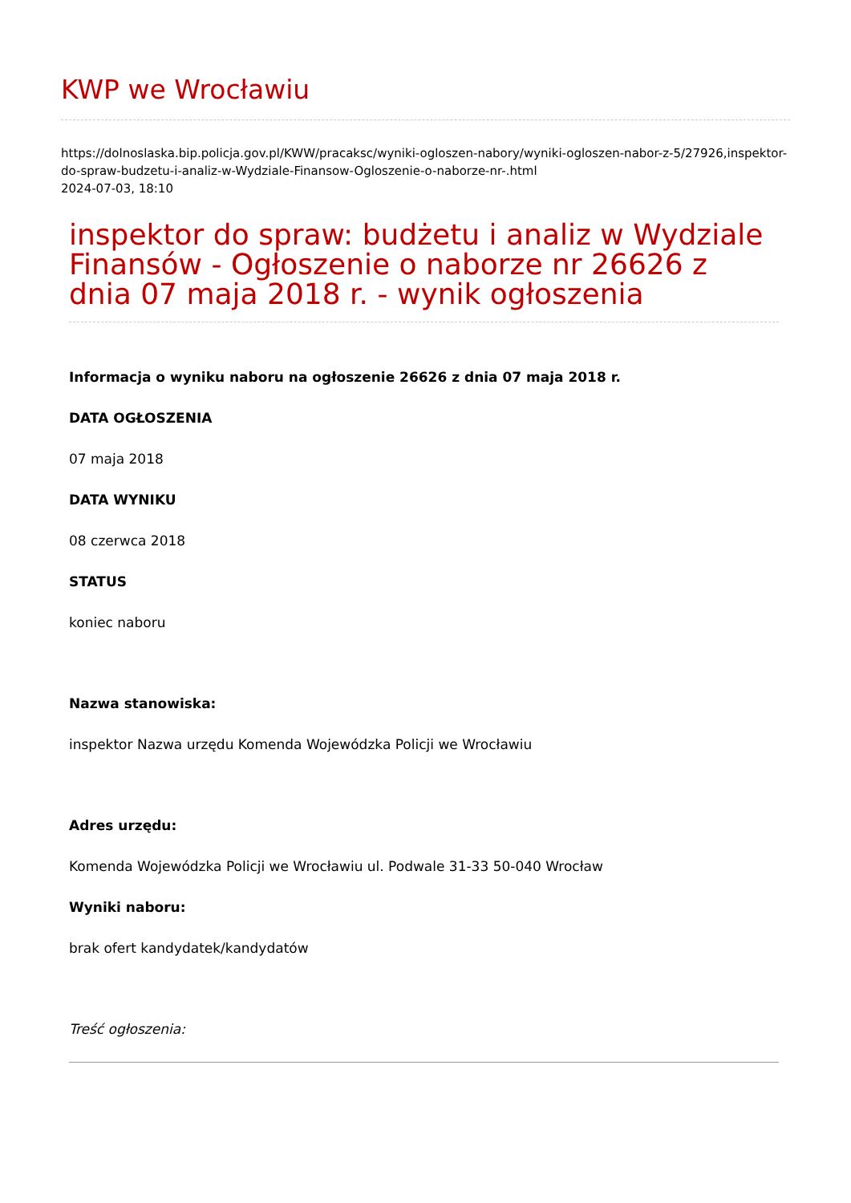KWP we Wrocławiu
https://dolnoslaska.bip.policja.gov.pl/KWW/pracaksc/wyniki-ogloszen-nabory/wyniki-ogloszen-nabor-z-5/27926,inspektor-do-spraw-budzetu-i-analiz-w-Wydziale-Finansow-Ogloszenie-o-naborze-nr-.html
2024-07-03, 18:10
inspektor do spraw: budżetu i analiz w Wydziale Finansów - Ogłoszenie o naborze nr 26626 z dnia 07 maja 2018 r. - wynik ogłoszenia
Informacja o wyniku naboru na ogłoszenie 26626 z dnia 07 maja 2018 r.
DATA OGŁOSZENIA
07 maja 2018
DATA WYNIKU
08 czerwca 2018
STATUS
koniec naboru
Nazwa stanowiska:
inspektor Nazwa urzędu Komenda Wojewódzka Policji we Wrocławiu
Adres urzędu:
Komenda Wojewódzka Policji we Wrocławiu ul. Podwale 31-33 50-040 Wrocław
Wyniki naboru:
brak ofert kandydatek/kandydatów
Treść ogłoszenia: